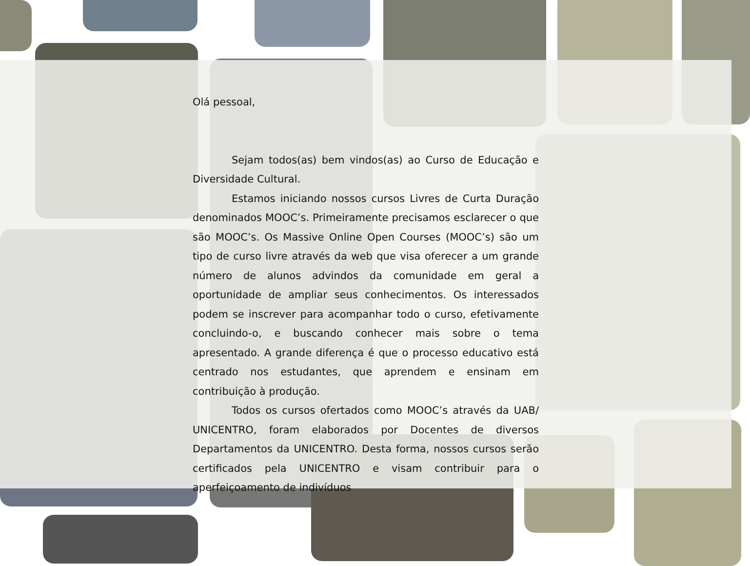Olá pessoal,
Sejam todos(as) bem vindos(as) ao Curso de Educação e Diversidade Cultural.
Estamos iniciando nossos cursos Livres de Curta Duração denominados MOOC’s. Primeiramente precisamos esclarecer o que são MOOC’s. Os Massive Online Open Courses (MOOC’s) são um tipo de curso livre através da web que visa oferecer a um grande número de alunos advindos da comunidade em geral a oportunidade de ampliar seus conhecimentos. Os interessados podem se inscrever para acompanhar todo o curso, efetivamente concluindo-o, e buscando conhecer mais sobre o tema apresentado. A grande diferença é que o processo educativo está centrado nos estudantes, que aprendem e ensinam em contribuição à produção.
Todos os cursos ofertados como MOOC’s através da UAB/ UNICENTRO, foram elaborados por Docentes de diversos Departamentos da UNICENTRO. Desta forma, nossos cursos serão certificados pela UNICENTRO e visam contribuir para o aperfeiçoamento de indivíduos